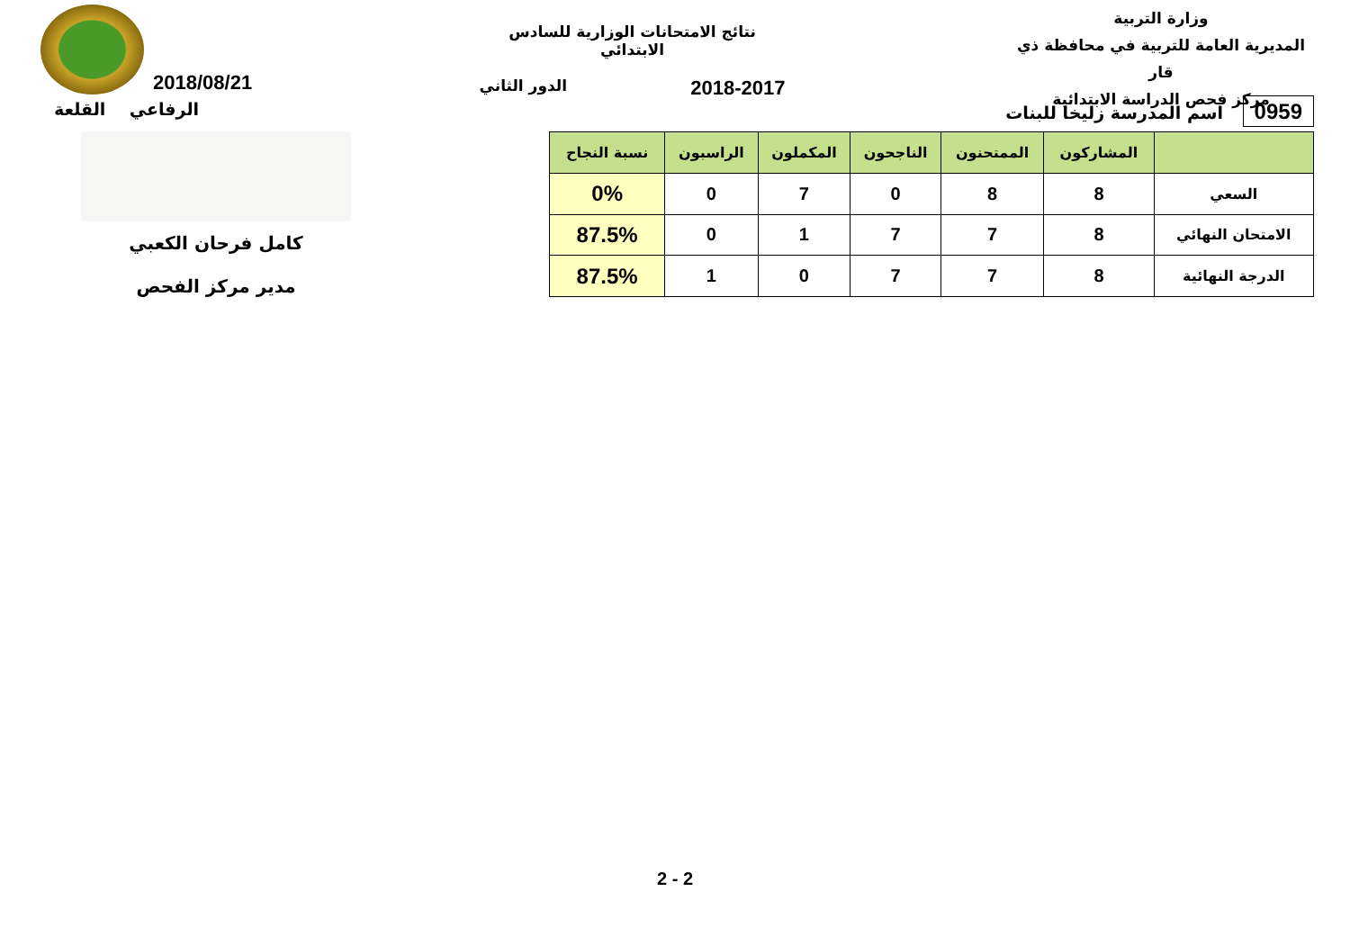وزارة التربية
المديرية العامة للتربية في محافظة ذي قار
مركز فحص الدراسة الابتدائية
نتائج الامتحانات الوزارية للسادس الابتدائي
2018-2017 الدور الثاني
2018/08/21
0959 اسم المدرسة زليخا للبنات الرفاعي القلعة
| | المشاركون | الممتحنون | الناجحون | المكملون | الراسبون | نسبة النجاح |
| --- | --- | --- | --- | --- | --- | --- |
| السعي | 8 | 8 | 0 | 7 | 0 | 0% |
| الامتحان النهائي | 8 | 7 | 7 | 1 | 0 | 87.5% |
| الدرجة النهائية | 8 | 7 | 7 | 0 | 1 | 87.5% |
كامل فرحان الكعبي
مدير مركز الفحص
2 - 2